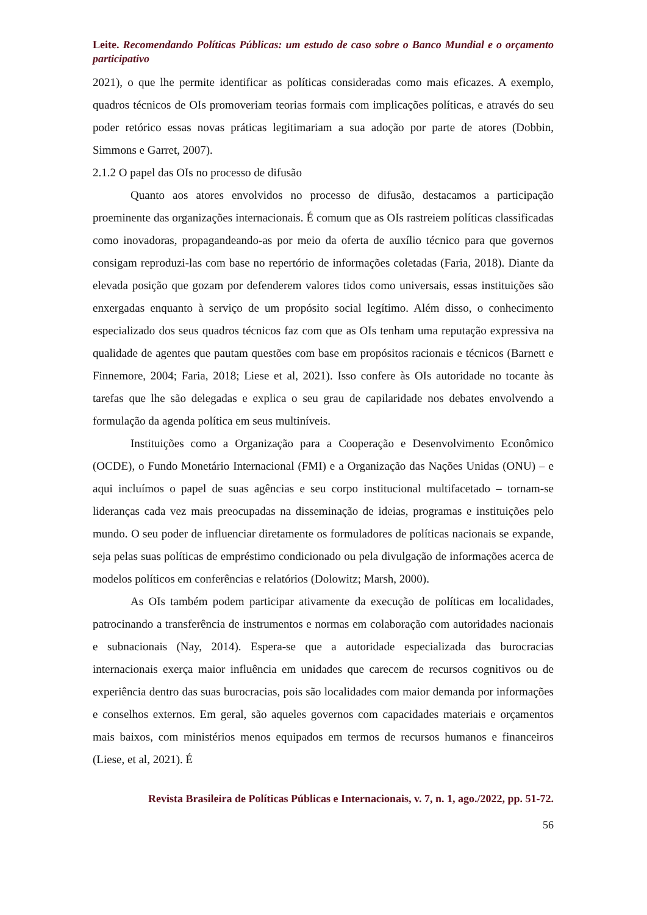Leite. Recomendando Políticas Públicas: um estudo de caso sobre o Banco Mundial e o orçamento participativo
2021), o que lhe permite identificar as políticas consideradas como mais eficazes. A exemplo, quadros técnicos de OIs promoveriam teorias formais com implicações políticas, e através do seu poder retórico essas novas práticas legitimariam a sua adoção por parte de atores (Dobbin, Simmons e Garret, 2007).
2.1.2 O papel das OIs no processo de difusão
Quanto aos atores envolvidos no processo de difusão, destacamos a participação proeminente das organizações internacionais. É comum que as OIs rastreiem políticas classificadas como inovadoras, propagandeando-as por meio da oferta de auxílio técnico para que governos consigam reproduzi-las com base no repertório de informações coletadas (Faria, 2018). Diante da elevada posição que gozam por defenderem valores tidos como universais, essas instituições são enxergadas enquanto à serviço de um propósito social legítimo. Além disso, o conhecimento especializado dos seus quadros técnicos faz com que as OIs tenham uma reputação expressiva na qualidade de agentes que pautam questões com base em propósitos racionais e técnicos (Barnett e Finnemore, 2004; Faria, 2018; Liese et al, 2021). Isso confere às OIs autoridade no tocante às tarefas que lhe são delegadas e explica o seu grau de capilaridade nos debates envolvendo a formulação da agenda política em seus multiníveis.
Instituições como a Organização para a Cooperação e Desenvolvimento Econômico (OCDE), o Fundo Monetário Internacional (FMI) e a Organização das Nações Unidas (ONU) – e aqui incluímos o papel de suas agências e seu corpo institucional multifacetado – tornam-se lideranças cada vez mais preocupadas na disseminação de ideias, programas e instituições pelo mundo. O seu poder de influenciar diretamente os formuladores de políticas nacionais se expande, seja pelas suas políticas de empréstimo condicionado ou pela divulgação de informações acerca de modelos políticos em conferências e relatórios (Dolowitz; Marsh, 2000).
As OIs também podem participar ativamente da execução de políticas em localidades, patrocinando a transferência de instrumentos e normas em colaboração com autoridades nacionais e subnacionais (Nay, 2014). Espera-se que a autoridade especializada das burocracias internacionais exerça maior influência em unidades que carecem de recursos cognitivos ou de experiência dentro das suas burocracias, pois são localidades com maior demanda por informações e conselhos externos. Em geral, são aqueles governos com capacidades materiais e orçamentos mais baixos, com ministérios menos equipados em termos de recursos humanos e financeiros (Liese, et al, 2021). É
Revista Brasileira de Políticas Públicas e Internacionais, v. 7, n. 1, ago./2022, pp. 51-72.
56